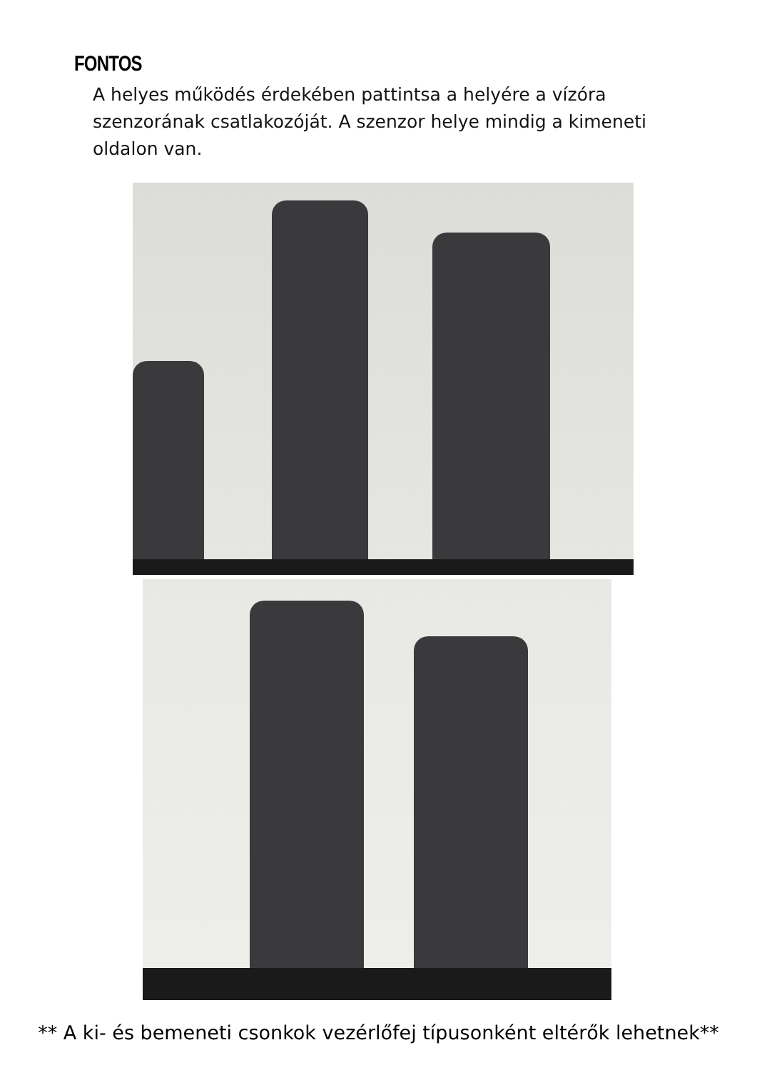FONTOS
A helyes működés érdekében pattintsa a helyére a vízóra szenzorának csatlakozóját. A szenzor helye mindig a kimeneti oldalon van.
** A ki- és bemeneti csonkok vezérlőfej típusonként eltérők lehetnek**